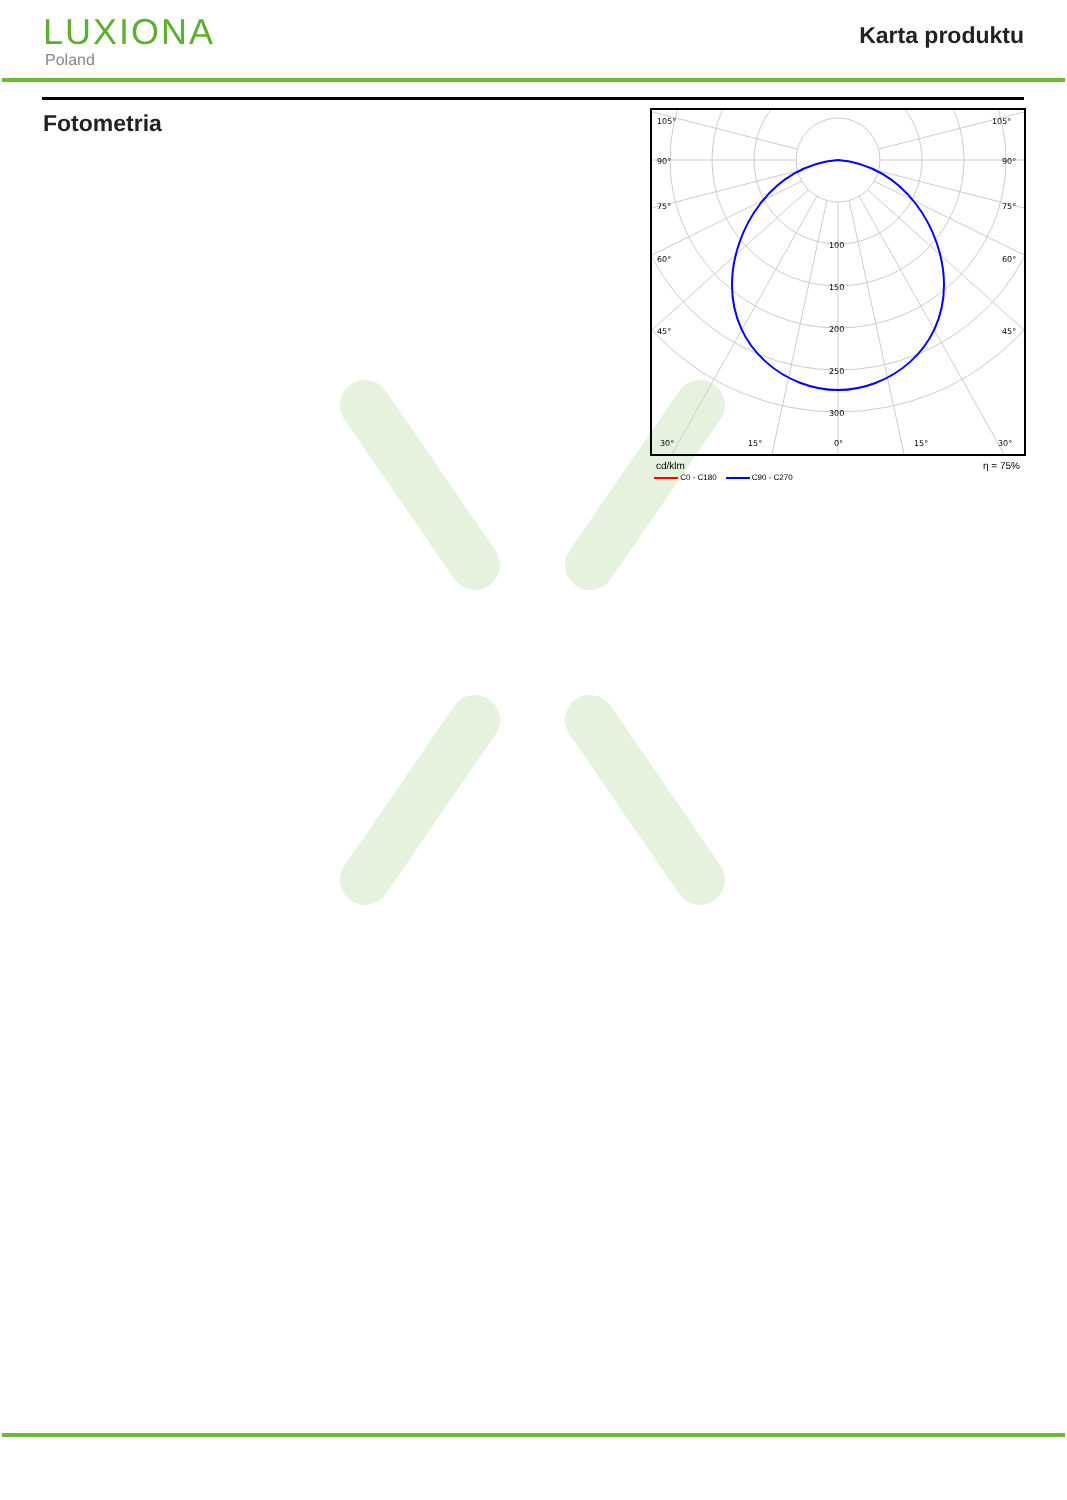LUXIONA
Poland
Karta produktu
Fotometria
105°
105°
90°
90°
75°
75°
60°
60°
45°
45°
30°
15°
0°
15°
30°
100
150
200
250
300
cd/klm η = 75%
C0 - C180 C90 - C270